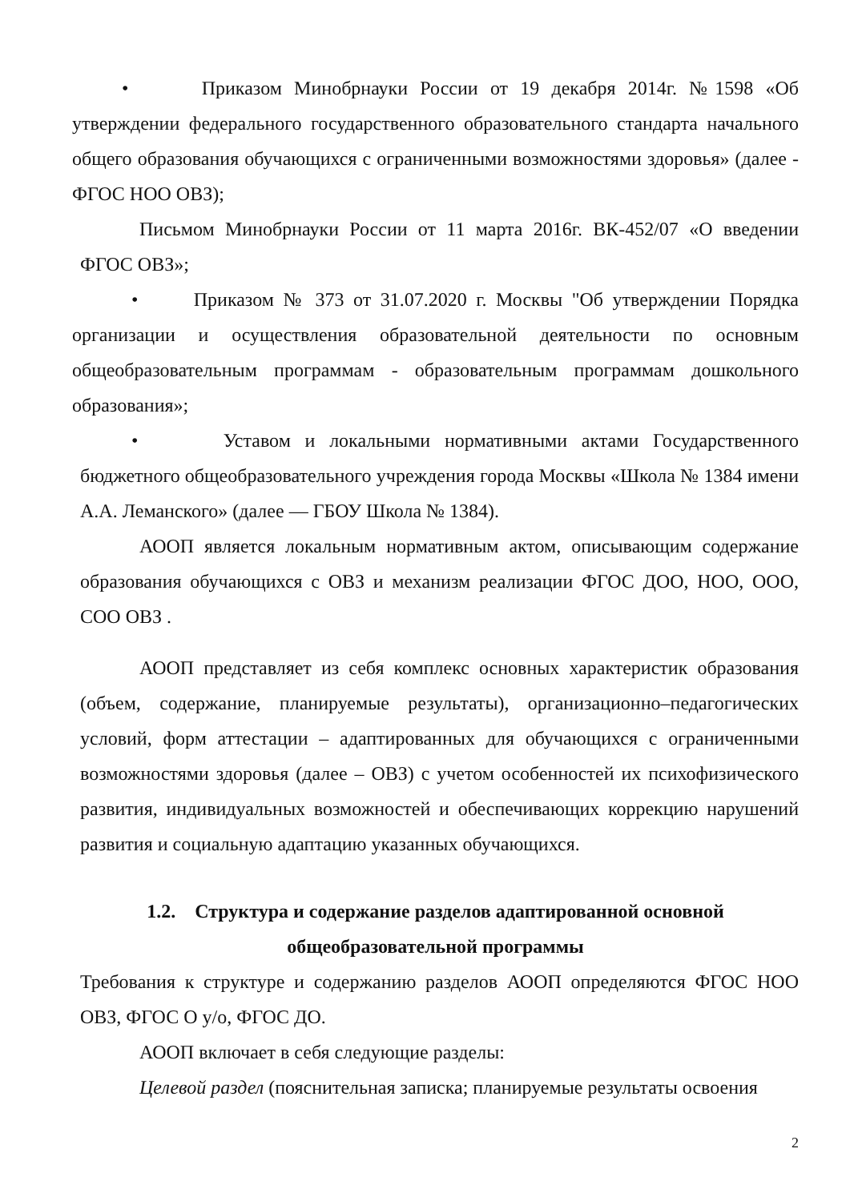• Приказом Минобрнауки России от 19 декабря 2014г. №1598 «Об утверждении федерального государственного образовательного стандарта начального общего образования обучающихся с ограниченными возможностями здоровья» (далее - ФГОС НОО ОВЗ);
Письмом Минобрнауки России от 11 марта 2016г. ВК-452/07 «О введении ФГОС ОВЗ»;
• Приказом № 373 от 31.07.2020 г. Москвы "Об утверждении Порядка организации и осуществления образовательной деятельности по основным общеобразовательным программам - образовательным программам дошкольного образования»;
• Уставом и локальными нормативными актами Государственного бюджетного общеобразовательного учреждения города Москвы «Школа № 1384 имени А.А. Леманского» (далее — ГБОУ Школа № 1384).
АООП является локальным нормативным актом, описывающим содержание образования обучающихся с ОВЗ и механизм реализации ФГОС ДОО, НОО, ООО, СОО ОВЗ .
АООП представляет из себя комплекс основных характеристик образования (объем, содержание, планируемые результаты), организационно–педагогических условий, форм аттестации – адаптированных для обучающихся с ограниченными возможностями здоровья (далее – ОВЗ) с учетом особенностей их психофизического развития, индивидуальных возможностей и обеспечивающих коррекцию нарушений развития и социальную адаптацию указанных обучающихся.
1.2. Структура и содержание разделов адаптированной основной общеобразовательной программы
Требования к структуре и содержанию разделов АООП определяются ФГОС НОО ОВЗ, ФГОС О у/о, ФГОС ДО.
АООП включает в себя следующие разделы:
Целевой раздел (пояснительная записка; планируемые результаты освоения
2